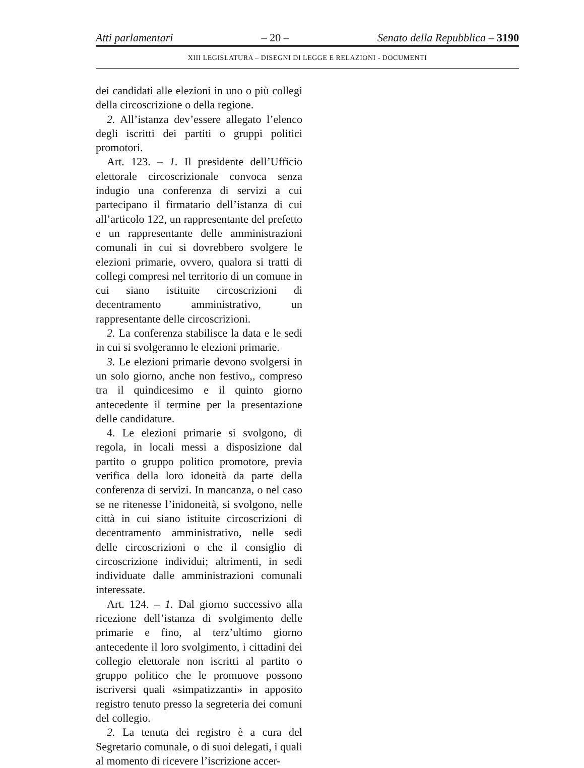Atti parlamentari – 20 – Senato della Repubblica – 3190
XIII LEGISLATURA – DISEGNI DI LEGGE E RELAZIONI - DOCUMENTI
dei candidati alle elezioni in uno o più collegi della circoscrizione o della regione.
2. All’istanza dev’essere allegato l’elenco degli iscritti dei partiti o gruppi politici promotori.
Art. 123. – 1. Il presidente dell’Ufficio elettorale circoscrizionale convoca senza indugio una conferenza di servizi a cui partecipano il firmatario dell’istanza di cui all’articolo 122, un rappresentante del prefetto e un rappresentante delle amministrazioni comunali in cui si dovrebbero svolgere le elezioni primarie, ovvero, qualora si tratti di collegi compresi nel territorio di un comune in cui siano istituite circoscrizioni di decentramento amministrativo, un rappresentante delle circoscrizioni.
2. La conferenza stabilisce la data e le sedi in cui si svolgeranno le elezioni primarie.
3. Le elezioni primarie devono svolgersi in un solo giorno, anche non festivo,, compreso tra il quindicesimo e il quinto giorno antecedente il termine per la presentazione delle candidature.
4. Le elezioni primarie si svolgono, di regola, in locali messi a disposizione dal partito o gruppo politico promotore, previa verifica della loro idoneità da parte della conferenza di servizi. In mancanza, o nel caso se ne ritenesse l’inidoneità, si svolgono, nelle città in cui siano istituite circoscrizioni di decentramento amministrativo, nelle sedi delle circoscrizioni o che il consiglio di circoscrizione individui; altrimenti, in sedi individuate dalle amministrazioni comunali interessate.
Art. 124. – 1. Dal giorno successivo alla ricezione dell’istanza di svolgimento delle primarie e fino, al terz’ultimo giorno antecedente il loro svolgimento, i cittadini dei collegio elettorale non iscritti al partito o gruppo politico che le promuove possono iscriversi quali «simpatizzanti» in apposito registro tenuto presso la segreteria dei comuni del collegio.
2. La tenuta dei registro è a cura del Segretario comunale, o di suoi delegati, i quali al momento di ricevere l’iscrizione accer-